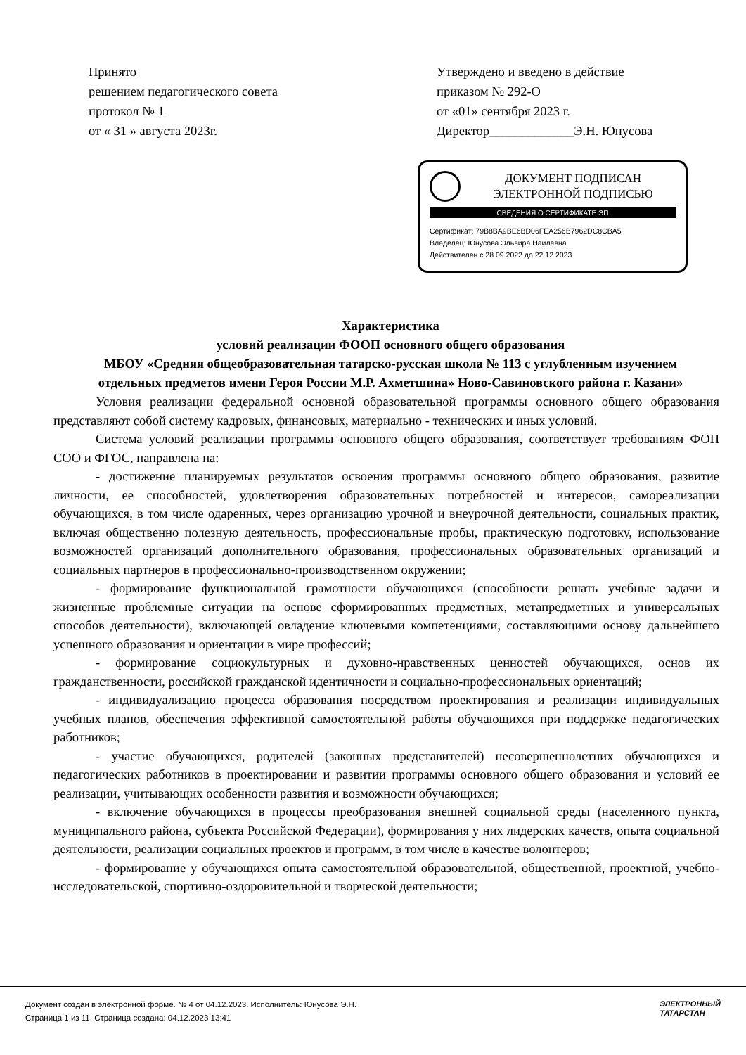Принято
решением педагогического совета
протокол № 1
от « 31 » августа 2023г.
Утверждено и введено в действие
приказом № 292-О
от «01» сентября 2023 г.
Директор_____________Э.Н. Юнусова
ДОКУМЕНТ ПОДПИСАН
ЭЛЕКТРОННОЙ ПОДПИСЬЮ
СВЕДЕНИЯ О СЕРТИФИКАТЕ ЭП
Сертификат: 79B8BA9BE6BD06FEA256B7962DC8CBA5
Владелец: Юнусова Эльвира Наилевна
Действителен с 28.09.2022 до 22.12.2023
Характеристика
условий реализации ФООП основного общего образования
МБОУ «Средняя общеобразовательная татарско-русская школа № 113 с углубленным изучением отдельных предметов имени Героя России М.Р. Ахметшина» Ново-Савиновского района г. Казани»
Условия реализации федеральной основной образовательной программы основного общего образования представляют собой систему кадровых, финансовых, материально - технических и иных условий.
Система условий реализации программы основного общего образования, соответствует требованиям ФОП СОО и ФГОС, направлена на:
- достижение планируемых результатов освоения программы основного общего образования, развитие личности, ее способностей, удовлетворения образовательных потребностей и интересов, самореализации обучающихся, в том числе одаренных, через организацию урочной и внеурочной деятельности, социальных практик, включая общественно полезную деятельность, профессиональные пробы, практическую подготовку, использование возможностей организаций дополнительного образования, профессиональных образовательных организаций и социальных партнеров в профессионально-производственном окружении;
- формирование функциональной грамотности обучающихся (способности решать учебные задачи и жизненные проблемные ситуации на основе сформированных предметных, метапредметных и универсальных способов деятельности), включающей овладение ключевыми компетенциями, составляющими основу дальнейшего успешного образования и ориентации в мире профессий;
- формирование социокультурных и духовно-нравственных ценностей обучающихся, основ их гражданственности, российской гражданской идентичности и социально-профессиональных ориентаций;
- индивидуализацию процесса образования посредством проектирования и реализации индивидуальных учебных планов, обеспечения эффективной самостоятельной работы обучающихся при поддержке педагогических работников;
- участие обучающихся, родителей (законных представителей) несовершеннолетних обучающихся и педагогических работников в проектировании и развитии программы основного общего образования и условий ее реализации, учитывающих особенности развития и возможности обучающихся;
- включение обучающихся в процессы преобразования внешней социальной среды (населенного пункта, муниципального района, субъекта Российской Федерации), формирования у них лидерских качеств, опыта социальной деятельности, реализации социальных проектов и программ, в том числе в качестве волонтеров;
- формирование у обучающихся опыта самостоятельной образовательной, общественной, проектной, учебно-исследовательской, спортивно-оздоровительной и творческой деятельности;
Документ создан в электронной форме. № 4 от 04.12.2023. Исполнитель: Юнусова Э.Н.
Страница 1 из 11. Страница создана: 04.12.2023 13:41
ЭЛЕКТРОННЫЙ
ТАТАРСТАН